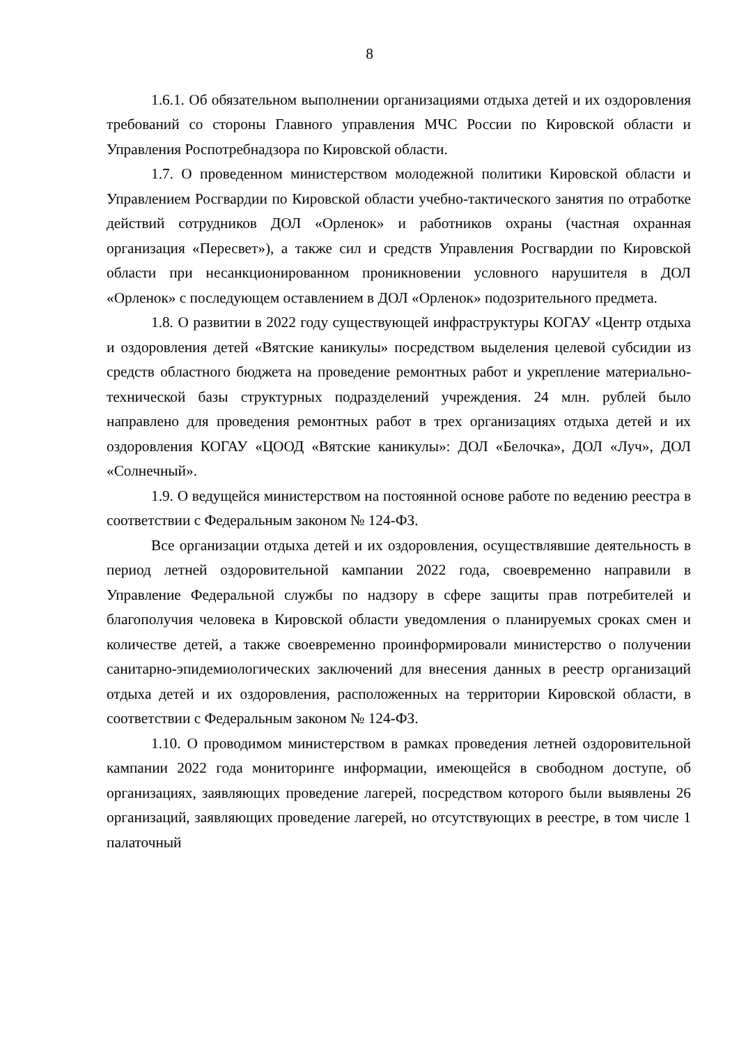8
1.6.1. Об обязательном выполнении организациями отдыха детей и их оздоровления требований со стороны Главного управления МЧС России по Кировской области и Управления Роспотребнадзора по Кировской области.
1.7. О проведенном министерством молодежной политики Кировской области и Управлением Росгвардии по Кировской области учебно-тактического занятия по отработке действий сотрудников ДОЛ «Орленок» и работников охраны (частная охранная организация «Пересвет»), а также сил и средств Управления Росгвардии по Кировской области при несанкционированном проникновении условного нарушителя в ДОЛ «Орленок» с последующем оставлением в ДОЛ «Орленок» подозрительного предмета.
1.8. О развитии в 2022 году существующей инфраструктуры КОГАУ «Центр отдыха и оздоровления детей «Вятские каникулы» посредством выделения целевой субсидии из средств областного бюджета на проведение ремонтных работ и укрепление материально-технической базы структурных подразделений учреждения. 24 млн. рублей было направлено для проведения ремонтных работ в трех организациях отдыха детей и их оздоровления КОГАУ «ЦООД «Вятские каникулы»: ДОЛ «Белочка», ДОЛ «Луч», ДОЛ «Солнечный».
1.9. О ведущейся министерством на постоянной основе работе по ведению реестра в соответствии с Федеральным законом № 124-ФЗ.
Все организации отдыха детей и их оздоровления, осуществлявшие деятельность в период летней оздоровительной кампании 2022 года, своевременно направили в Управление Федеральной службы по надзору в сфере защиты прав потребителей и благополучия человека в Кировской области уведомления о планируемых сроках смен и количестве детей, а также своевременно проинформировали министерство о получении санитарно-эпидемиологических заключений для внесения данных в реестр организаций отдыха детей и их оздоровления, расположенных на территории Кировской области, в соответствии с Федеральным законом № 124-ФЗ.
1.10. О проводимом министерством в рамках проведения летней оздоровительной кампании 2022 года мониторинге информации, имеющейся в свободном доступе, об организациях, заявляющих проведение лагерей, посредством которого были выявлены 26 организаций, заявляющих проведение лагерей, но отсутствующих в реестре, в том числе 1 палаточный